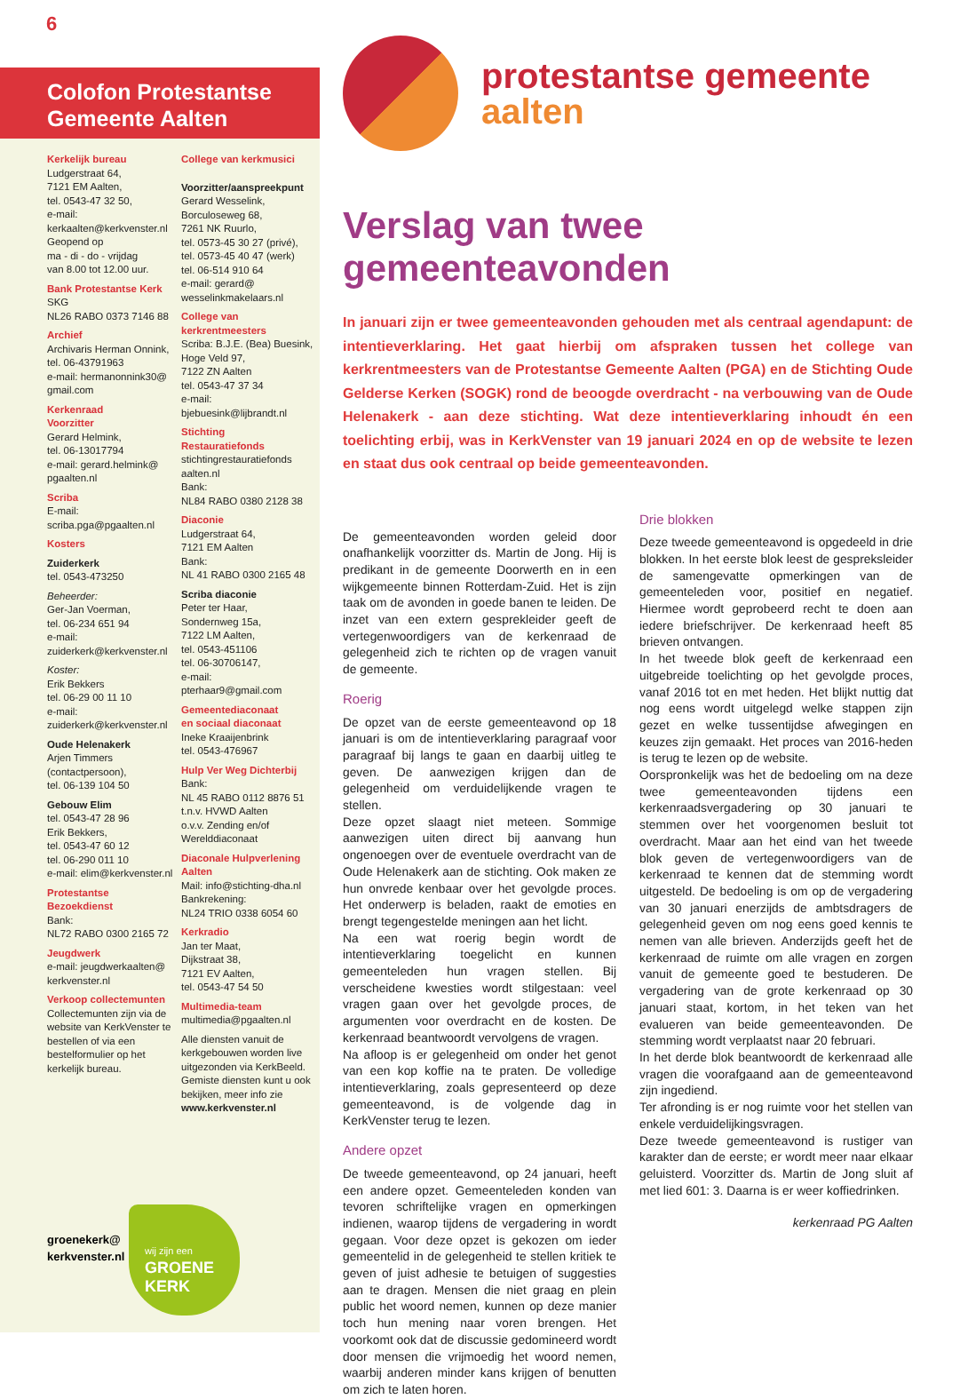6
Colofon Protestantse
Gemeente Aalten
Kerkelijk bureau
Ludgerstraat 64,
7121 EM Aalten,
tel. 0543-47 32 50,
e-mail:
kerkaalten@kerkvenster.nl
Geopend op
ma - di - do - vrijdag
van 8.00 tot 12.00 uur.
Bank Protestantse Kerk
SKG
NL26 RABO 0373 7146 88
Archief
Archivaris Herman Onnink,
tel. 06-43791963
e-mail: hermanonnink30@
gmail.com
Kerkenraad
Voorzitter
Gerard Helmink,
tel. 06-13017794
e-mail: gerard.helmink@
pgaalten.nl
Scriba
E-mail:
scriba.pga@pgaalten.nl
Kosters
Zuiderkerk
tel. 0543-473250
Beheerder:
Ger-Jan Voerman,
tel. 06-234 651 94
e-mail:
zuiderkerk@kerkvenster.nl
Koster:
Erik Bekkers
tel. 06-29 00 11 10
e-mail:
zuiderkerk@kerkvenster.nl
Oude Helenakerk
Arjen Timmers
(contactpersoon),
tel. 06-139 104 50
Gebouw Elim
tel. 0543-47 28 96
Erik Bekkers,
tel. 0543-47 60 12
tel. 06-290 011 10
e-mail: elim@kerkvenster.nl
Protestantse
Bezoekdienst
Bank:
NL72 RABO 0300 2165 72
Jeugdwerk
e-mail: jeugdwerkaalten@
kerkvenster.nl
Verkoop collectemunten
Collectemunten zijn via de website van KerkVenster te bestellen of via een bestelformulier op het kerkelijk bureau.
College van kerkmusici
Voorzitter/aanspreekpunt
Gerard Wesselink,
Borculoseweg 68,
7261 NK Ruurlo,
tel. 0573-45 30 27 (privé),
tel. 0573-45 40 47 (werk)
tel. 06-514 910 64
e-mail: gerard@
wesselinkmakelaars.nl
College van
kerkrentmeesters
Scriba: B.J.E. (Bea) Buesink,
Hoge Veld 97,
7122 ZN Aalten
tel. 0543-47 37 34
e-mail:
bjebuesink@lijbrandt.nl
Stichting
Restauratiefonds
stichtingrestauratiefonds
aalten.nl
Bank:
NL84 RABO 0380 2128 38
Diaconie
Ludgerstraat 64,
7121 EM Aalten
Bank:
NL 41 RABO 0300 2165 48
Scriba diaconie
Peter ter Haar,
Sondernweg 15a,
7122 LM Aalten,
tel. 0543-451106
tel. 06-30706147,
e-mail:
pterhaar9@gmail.com
Gemeentediaconaat
en sociaal diaconaat
Ineke Kraaijenbrink
tel. 0543-476967
Hulp Ver Weg Dichterbij
Bank:
NL 45 RABO 0112 8876 51
t.n.v. HVWD Aalten
o.v.v. Zending en/of
Werelddiaconaat
Diaconale Hulpverlening
Aalten
Mail: info@stichting-dha.nl
Bankrekening:
NL24 TRIO 0338 6054 60
Kerkradio
Jan ter Maat,
Dijkstraat 38,
7121 EV Aalten,
tel. 0543-47 54 50
Multimedia-team
multimedia@pgaalten.nl
Alle diensten vanuit de kerkgebouwen worden live uitgezonden via KerkBeeld. Gemiste diensten kunt u ook bekijken, meer info zie www.kerkvenster.nl
wij zijn een
GROENE
KERK
groenekerk@
kerkvenster.nl
protestantse gemeente
aalten
Verslag van twee gemeenteavonden
In januari zijn er twee gemeenteavonden gehouden met als centraal agendapunt: de intentieverklaring. Het gaat hierbij om afspraken tussen het college van kerkrentmeesters van de Protestantse Gemeente Aalten (PGA) en de Stichting Oude Gelderse Kerken (SOGK) rond de beoogde overdracht - na verbouwing van de Oude Helenakerk - aan deze stichting. Wat deze intentieverklaring inhoudt én een toelichting erbij, was in KerkVenster van 19 januari 2024 en op de website te lezen en staat dus ook centraal op beide gemeenteavonden.
De gemeenteavonden worden geleid door onafhankelijk voorzitter ds. Martin de Jong. Hij is predikant in de gemeente Doorwerth en in een wijkgemeente binnen Rotterdam-Zuid. Het is zijn taak om de avonden in goede banen te leiden. De inzet van een extern gesprekleider geeft de vertegenwoordigers van de kerkenraad de gelegenheid zich te richten op de vragen vanuit de gemeente.
Roerig
De opzet van de eerste gemeenteavond op 18 januari is om de intentieverklaring paragraaf voor paragraaf bij langs te gaan en daarbij uitleg te geven. De aanwezigen krijgen dan de gelegenheid om verduidelijkende vragen te stellen.
Deze opzet slaagt niet meteen. Sommige aanwezigen uiten direct bij aanvang hun ongenoegen over de eventuele overdracht van de Oude Helenakerk aan de stichting. Ook maken ze hun onvrede kenbaar over het gevolgde proces. Het onderwerp is beladen, raakt de emoties en brengt tegengestelde meningen aan het licht.
Na een wat roerig begin wordt de intentieverklaring toegelicht en kunnen gemeenteleden hun vragen stellen. Bij verscheidene kwesties wordt stilgestaan: veel vragen gaan over het gevolgde proces, de argumenten voor overdracht en de kosten. De kerkenraad beantwoordt vervolgens de vragen.
Na afloop is er gelegenheid om onder het genot van een kop koffie na te praten. De volledige intentieverklaring, zoals gepresenteerd op deze gemeenteavond, is de volgende dag in KerkVenster terug te lezen.
Andere opzet
De tweede gemeenteavond, op 24 januari, heeft een andere opzet. Gemeenteleden konden van tevoren schriftelijke vragen en opmerkingen indienen, waarop tijdens de vergadering in wordt gegaan. Voor deze opzet is gekozen om ieder gemeentelid in de gelegenheid te stellen kritiek te geven of juist adhesie te betuigen of suggesties aan te dragen. Mensen die niet graag en plein public het woord nemen, kunnen op deze manier toch hun mening naar voren brengen. Het voorkomt ook dat de discussie gedomineerd wordt door mensen die vrijmoedig het woord nemen, waarbij anderen minder kans krijgen of benutten om zich te laten horen.
Drie blokken
Deze tweede gemeenteavond is opgedeeld in drie blokken. In het eerste blok leest de gespreksleider de samengevatte opmerkingen van de gemeenteleden voor, positief en negatief. Hiermee wordt geprobeerd recht te doen aan iedere briefschrijver. De kerkenraad heeft 85 brieven ontvangen.
In het tweede blok geeft de kerkenraad een uitgebreide toelichting op het gevolgde proces, vanaf 2016 tot en met heden. Het blijkt nuttig dat nog eens wordt uitgelegd welke stappen zijn gezet en welke tussentijdse afwegingen en keuzes zijn gemaakt. Het proces van 2016-heden is terug te lezen op de website.
Oorspronkelijk was het de bedoeling om na deze twee gemeenteavonden tijdens een kerkenraadsvergadering op 30 januari te stemmen over het voorgenomen besluit tot overdracht. Maar aan het eind van het tweede blok geven de vertegenwoordigers van de kerkenraad te kennen dat de stemming wordt uitgesteld. De bedoeling is om op de vergadering van 30 januari enerzijds de ambtsdragers de gelegenheid geven om nog eens goed kennis te nemen van alle brieven. Anderzijds geeft het de kerkenraad de ruimte om alle vragen en zorgen vanuit de gemeente goed te bestuderen. De vergadering van de grote kerkenraad op 30 januari staat, kortom, in het teken van het evalueren van beide gemeenteavonden. De stemming wordt verplaatst naar 20 februari.
In het derde blok beantwoordt de kerkenraad alle vragen die voorafgaand aan de gemeenteavond zijn ingediend.
Ter afronding is er nog ruimte voor het stellen van enkele verduidelijkingsvragen.
Deze tweede gemeenteavond is rustiger van karakter dan de eerste; er wordt meer naar elkaar geluisterd. Voorzitter ds. Martin de Jong sluit af met lied 601: 3. Daarna is er weer koffiedrinken.
kerkenraad PG Aalten